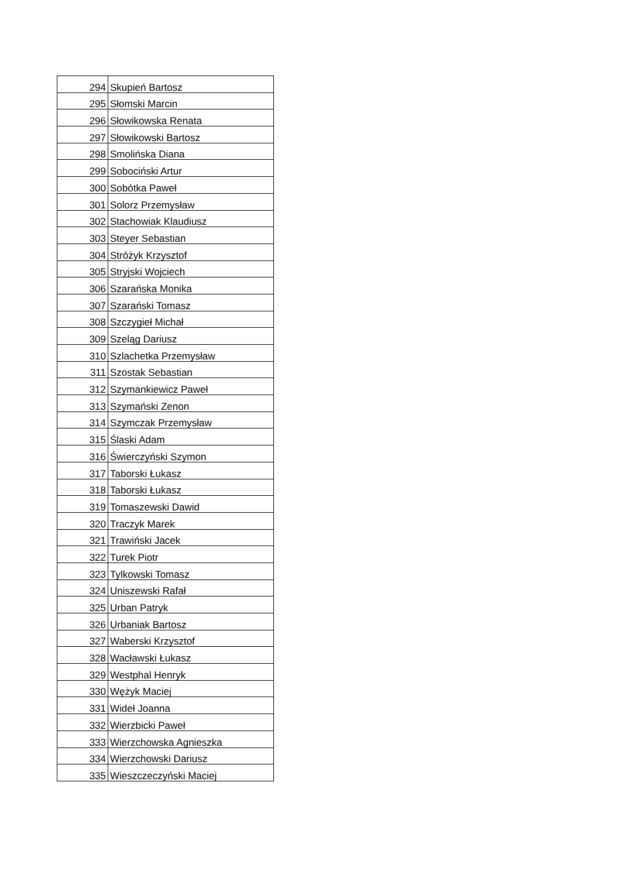| 294 | Skupień Bartosz |
| 295 | Słomski Marcin |
| 296 | Słowikowska Renata |
| 297 | Słowikowski Bartosz |
| 298 | Smolińska Diana |
| 299 | Sobociński Artur |
| 300 | Sobótka Paweł |
| 301 | Solorz Przemysław |
| 302 | Stachowiak Klaudiusz |
| 303 | Steyer Sebastian |
| 304 | Stróżyk Krzysztof |
| 305 | Stryjski Wojciech |
| 306 | Szarańska Monika |
| 307 | Szarański Tomasz |
| 308 | Szczygieł Michał |
| 309 | Szeląg Dariusz |
| 310 | Szlachetka Przemysław |
| 311 | Szostak Sebastian |
| 312 | Szymankiewicz Paweł |
| 313 | Szymański Zenon |
| 314 | Szymczak Przemysław |
| 315 | Ślaski Adam |
| 316 | Świerczyński Szymon |
| 317 | Taborski Łukasz |
| 318 | Taborski Łukasz |
| 319 | Tomaszewski Dawid |
| 320 | Traczyk Marek |
| 321 | Trawiński Jacek |
| 322 | Turek Piotr |
| 323 | Tylkowski Tomasz |
| 324 | Uniszewski Rafał |
| 325 | Urban Patryk |
| 326 | Urbaniak Bartosz |
| 327 | Waberski Krzysztof |
| 328 | Wacławski Łukasz |
| 329 | Westphal Henryk |
| 330 | Wężyk Maciej |
| 331 | Wideł Joanna |
| 332 | Wierzbicki Paweł |
| 333 | Wierzchowska Agnieszka |
| 334 | Wierzchowski Dariusz |
| 335 | Wieszczeczyński Maciej |